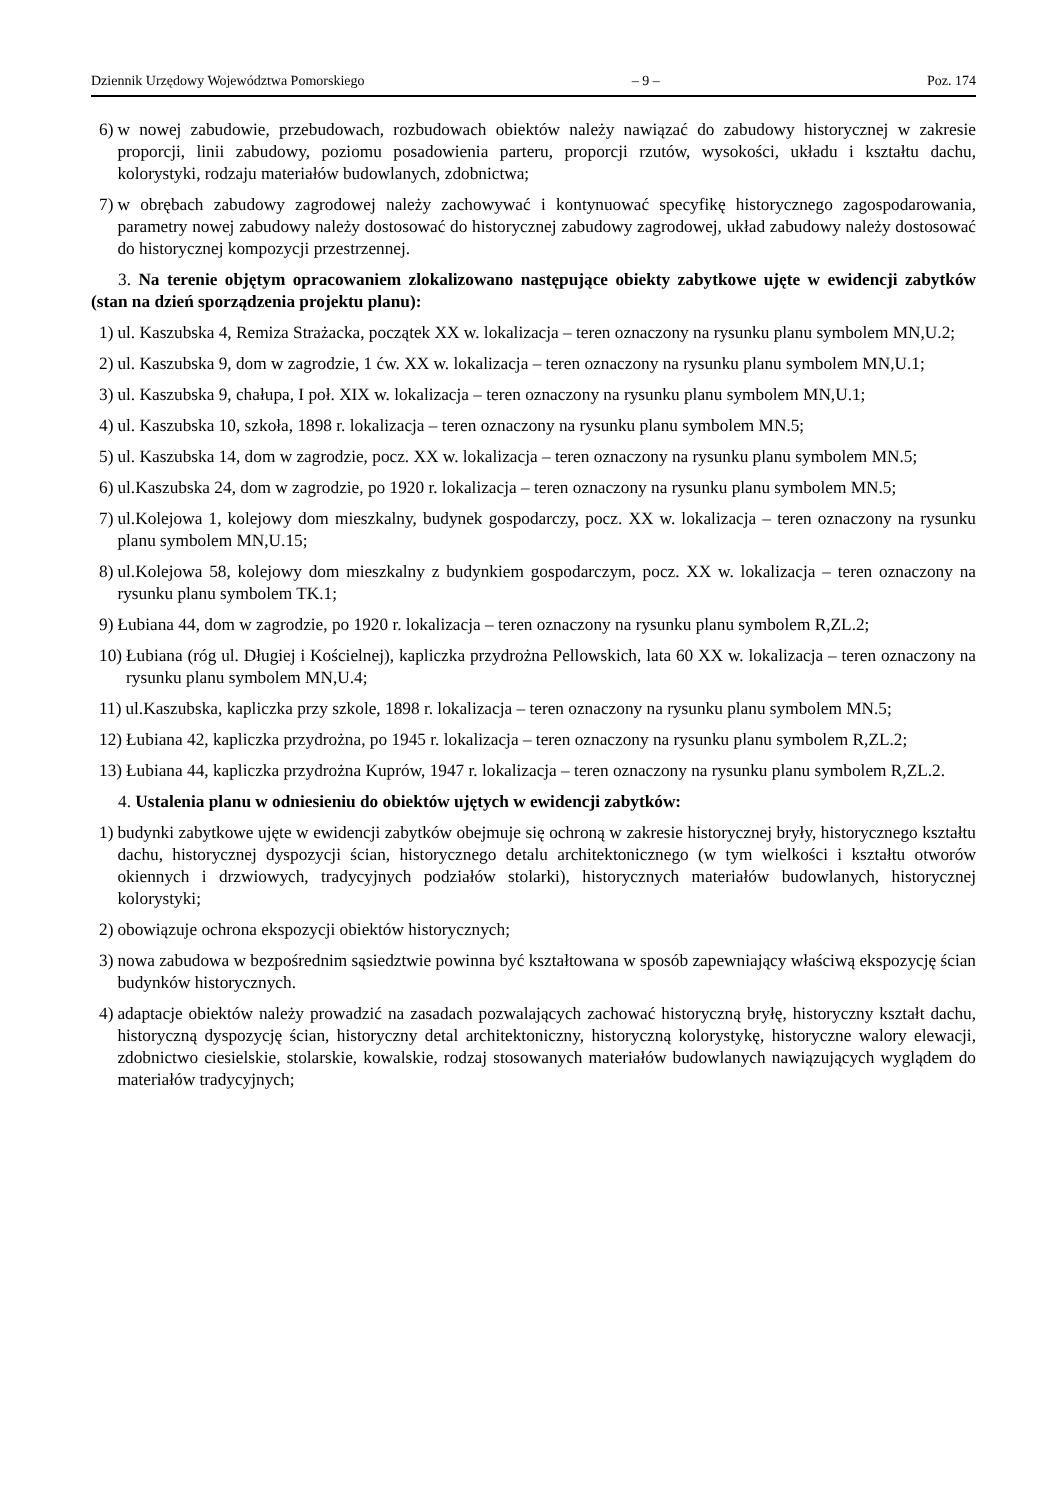Dziennik Urzędowy Województwa Pomorskiego – 9 – Poz. 174
6) w nowej zabudowie, przebudowach, rozbudowach obiektów należy nawiązać do zabudowy historycznej w zakresie proporcji, linii zabudowy, poziomu posadowienia parteru, proporcji rzutów, wysokości, układu i kształtu dachu, kolorystyki, rodzaju materiałów budowlanych, zdobnictwa;
7) w obrębach zabudowy zagrodowej należy zachowywać i kontynuować specyfikę historycznego zagospodarowania, parametry nowej zabudowy należy dostosować do historycznej zabudowy zagrodowej, układ zabudowy należy dostosować do historycznej kompozycji przestrzennej.
3. Na terenie objętym opracowaniem zlokalizowano następujące obiekty zabytkowe ujęte w ewidencji zabytków (stan na dzień sporządzenia projektu planu):
1) ul. Kaszubska 4, Remiza Strażacka, początek XX w. lokalizacja – teren oznaczony na rysunku planu symbolem MN,U.2;
2) ul. Kaszubska 9, dom w zagrodzie, 1 ćw. XX w. lokalizacja – teren oznaczony na rysunku planu symbolem MN,U.1;
3) ul. Kaszubska 9, chałupa, I poł. XIX w. lokalizacja – teren oznaczony na rysunku planu symbolem MN,U.1;
4) ul. Kaszubska 10, szkoła, 1898 r. lokalizacja – teren oznaczony na rysunku planu symbolem MN.5;
5) ul. Kaszubska 14, dom w zagrodzie, pocz. XX w. lokalizacja – teren oznaczony na rysunku planu symbolem MN.5;
6) ul.Kaszubska 24, dom w zagrodzie, po 1920 r. lokalizacja – teren oznaczony na rysunku planu symbolem MN.5;
7) ul.Kolejowa 1, kolejowy dom mieszkalny, budynek gospodarczy, pocz. XX w. lokalizacja – teren oznaczony na rysunku planu symbolem MN,U.15;
8) ul.Kolejowa 58, kolejowy dom mieszkalny z budynkiem gospodarczym, pocz. XX w. lokalizacja – teren oznaczony na rysunku planu symbolem TK.1;
9) Łubiana 44, dom w zagrodzie, po 1920 r. lokalizacja – teren oznaczony na rysunku planu symbolem R,ZL.2;
10) Łubiana (róg ul. Długiej i Kościelnej), kapliczka przydrożna Pellowskich, lata 60 XX w. lokalizacja – teren oznaczony na rysunku planu symbolem MN,U.4;
11) ul.Kaszubska, kapliczka przy szkole, 1898 r. lokalizacja – teren oznaczony na rysunku planu symbolem MN.5;
12) Łubiana 42, kapliczka przydrożna, po 1945 r. lokalizacja – teren oznaczony na rysunku planu symbolem R,ZL.2;
13) Łubiana 44, kapliczka przydrożna Kuprów, 1947 r. lokalizacja – teren oznaczony na rysunku planu symbolem R,ZL.2.
4. Ustalenia planu w odniesieniu do obiektów ujętych w ewidencji zabytków:
1) budynki zabytkowe ujęte w ewidencji zabytków obejmuje się ochroną w zakresie historycznej bryły, historycznego kształtu dachu, historycznej dyspozycji ścian, historycznego detalu architektonicznego (w tym wielkości i kształtu otworów okiennych i drzwiowych, tradycyjnych podziałów stolarki), historycznych materiałów budowlanych, historycznej kolorystyki;
2) obowiązuje ochrona ekspozycji obiektów historycznych;
3) nowa zabudowa w bezpośrednim sąsiedztwie powinna być kształtowana w sposób zapewniający właściwą ekspozycję ścian budynków historycznych.
4) adaptacje obiektów należy prowadzić na zasadach pozwalających zachować historyczną bryłę, historyczny kształt dachu, historyczną dyspozycję ścian, historyczny detal architektoniczny, historyczną kolorystykę, historyczne walory elewacji, zdobnictwo ciesielskie, stolarskie, kowalskie, rodzaj stosowanych materiałów budowlanych nawiązujących wyglądem do materiałów tradycyjnych;